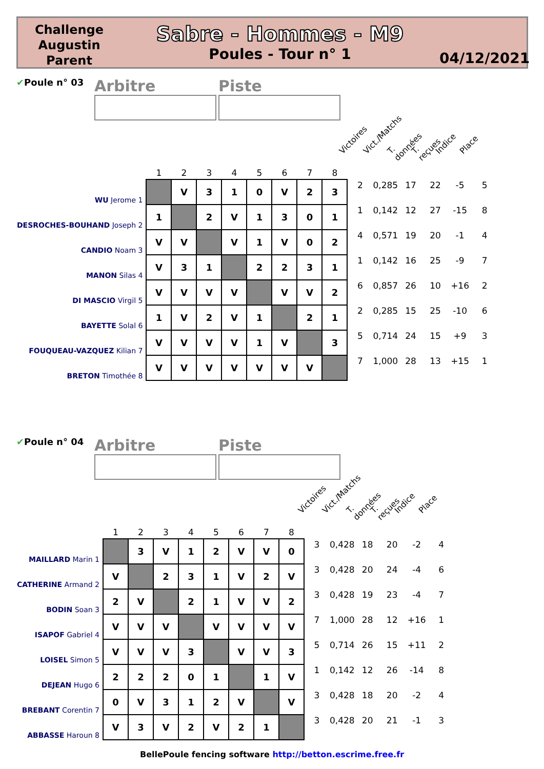Challenge Augustin Parent
Sabre - Hommes - M9
Poules - Tour n° 1
04/12/2021
✔Poule n° 03
Arbitre Piste
Victoires Vict./Matchs T. données T. reçues Indice Place
| | 1 | 2 | 3 | 4 | 5 | 6 | 7 | 8 | | | | | | |
| WU Jerome 1 | | V | 3 | 1 | 0 | V | 2 | 3 | 2 | 0,285 | 17 | 22 | -5 | 5 |
| DESROCHES-BOUHAND Joseph 2 | 1 | | 2 | V | 1 | 3 | 0 | 1 | 1 | 0,142 | 12 | 27 | -15 | 8 |
| CANDIO Noam 3 | V | V | | V | 1 | V | 0 | 2 | 4 | 0,571 | 19 | 20 | -1 | 4 |
| MANON Silas 4 | V | 3 | 1 | | 2 | 2 | 3 | 1 | 1 | 0,142 | 16 | 25 | -9 | 7 |
| DI MASCIO Virgil 5 | V | V | V | V | | V | V | 2 | 6 | 0,857 | 26 | 10 | +16 | 2 |
| BAYETTE Solal 6 | 1 | V | 2 | V | 1 | | 2 | 1 | 2 | 0,285 | 15 | 25 | -10 | 6 |
| FOUQUEAU-VAZQUEZ Kilian 7 | V | V | V | V | 1 | V | | 3 | 5 | 0,714 | 24 | 15 | +9 | 3 |
| BRETON Timothée 8 | V | V | V | V | V | V | V | | 7 | 1,000 | 28 | 13 | +15 | 1 |
✔Poule n° 04
Arbitre Piste
Victoires Vict./Matchs T. données T. reçues Indice Place
| | 1 | 2 | 3 | 4 | 5 | 6 | 7 | 8 | | | | | | |
| MAILLARD Marin 1 | | 3 | V | 1 | 2 | V | V | 0 | 3 | 0,428 | 18 | 20 | -2 | 4 |
| CATHERINE Armand 2 | V | | 2 | 3 | 1 | V | 2 | V | 3 | 0,428 | 20 | 24 | -4 | 6 |
| BODIN Soan 3 | 2 | V | | 2 | 1 | V | V | 2 | 3 | 0,428 | 19 | 23 | -4 | 7 |
| ISAPOF Gabriel 4 | V | V | V | | V | V | V | V | 7 | 1,000 | 28 | 12 | +16 | 1 |
| LOISEL Simon 5 | V | V | V | 3 | | V | V | 3 | 5 | 0,714 | 26 | 15 | +11 | 2 |
| DEJEAN Hugo 6 | 2 | 2 | 2 | 0 | 1 | | 1 | V | 1 | 0,142 | 12 | 26 | -14 | 8 |
| BREBANT Corentin 7 | 0 | V | 3 | 1 | 2 | V | | V | 3 | 0,428 | 18 | 20 | -2 | 4 |
| ABBASSE Haroun 8 | V | 3 | V | 2 | V | 2 | 1 | | 3 | 0,428 | 20 | 21 | -1 | 3 |
BellePoule fencing software http://betton.escrime.free.fr